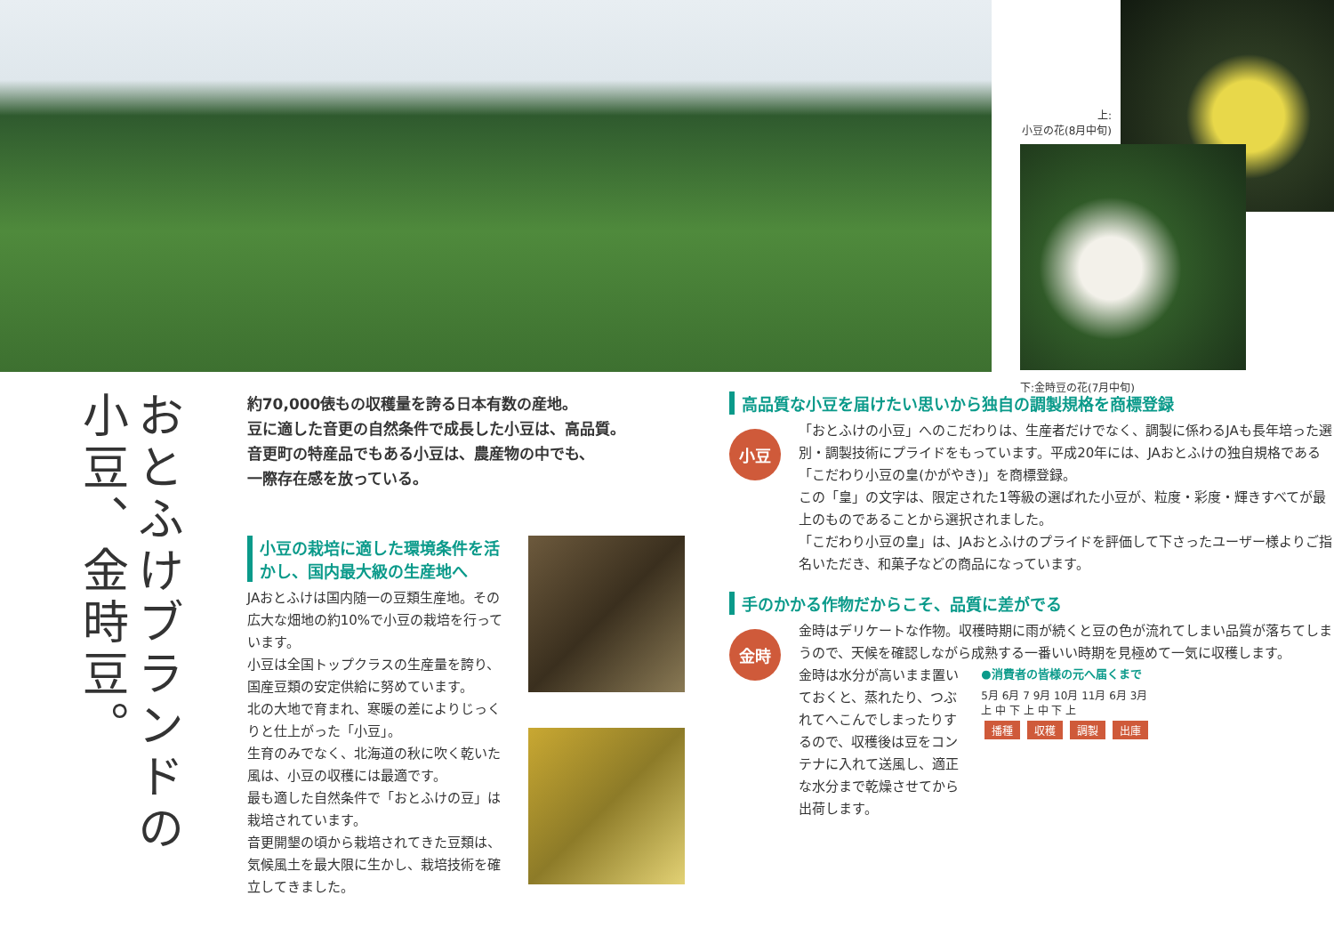上:
小豆の花(8月中旬)
下:金時豆の花(7月中旬)
おとふけブランドの小豆、金時豆。
約70,000俵もの収穫量を誇る日本有数の産地。
豆に適した音更の自然条件で成長した小豆は、高品質。
音更町の特産品でもある小豆は、農産物の中でも、
一際存在感を放っている。
小豆の栽培に適した環境条件を活かし、国内最大級の生産地へ
JAおとふけは国内随一の豆類生産地。その広大な畑地の約10%で小豆の栽培を行っています。
小豆は全国トップクラスの生産量を誇り、国産豆類の安定供給に努めています。
北の大地で育まれ、寒暖の差によりじっくりと仕上がった「小豆」。
生育のみでなく、北海道の秋に吹く乾いた風は、小豆の収穫には最適です。
最も適した自然条件で「おとふけの豆」は栽培されています。
音更開墾の頃から栽培されてきた豆類は、気候風土を最大限に生かし、栽培技術を確立してきました。
高品質な小豆を届けたい思いから独自の調製規格を商標登録
小豆
「おとふけの小豆」へのこだわりは、生産者だけでなく、調製に係わるJAも長年培った選別・調製技術にプライドをもっています。平成20年には、JAおとふけの独自規格である「こだわり小豆の皇(かがやき)」を商標登録。
この「皇」の文字は、限定された1等級の選ばれた小豆が、粒度・彩度・輝きすべてが最上のものであることから選択されました。
「こだわり小豆の皇」は、JAおとふけのプライドを評価して下さったユーザー様よりご指名いただき、和菓子などの商品になっています。
手のかかる作物だからこそ、品質に差がでる
金時
金時はデリケートな作物。収穫時期に雨が続くと豆の色が流れてしまい品質が落ちてしまうので、天候を確認しながら成熟する一番いい時期を見極めて一気に収穫します。
金時は水分が高いまま置いておくと、蒸れたり、つぶれてへこんでしまったりするので、収穫後は豆をコンテナに入れて送風し、適正な水分まで乾燥させてから出荷します。
●消費者の皆様の元へ届くまで
5月 6月 7 9月 10月 11月 6月 3月
上 中 下 上 中 下 上
播種 収穫 調製 出庫